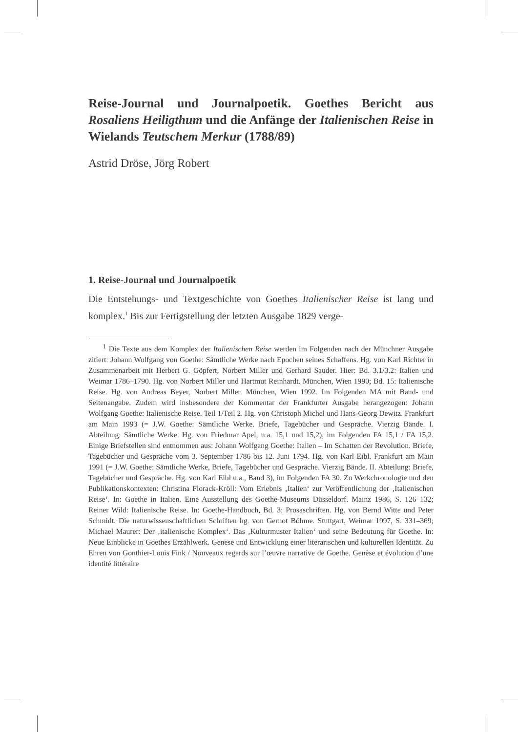Reise-Journal und Journalpoetik. Goethes Bericht aus Rosaliens Heiligthum und die Anfänge der Italienischen Reise in Wielands Teutschem Merkur (1788/89)
Astrid Dröse, Jörg Robert
1. Reise-Journal und Journalpoetik
Die Entstehungs- und Textgeschichte von Goethes Italienischer Reise ist lang und komplex.<sup>1</sup> Bis zur Fertigstellung der letzten Ausgabe 1829 verge-
<sup>1</sup> Die Texte aus dem Komplex der Italienischen Reise werden im Folgenden nach der Münchner Ausgabe zitiert: Johann Wolfgang von Goethe: Sämtliche Werke nach Epochen seines Schaffens. Hg. von Karl Richter in Zusammenarbeit mit Herbert G. Göpfert, Norbert Miller und Gerhard Sauder. Hier: Bd. 3.1/3.2: Italien und Weimar 1786–1790. Hg. von Norbert Miller und Hartmut Reinhardt. München, Wien 1990; Bd. 15: Italienische Reise. Hg. von Andreas Beyer, Norbert Miller. München, Wien 1992. Im Folgenden MA mit Band- und Seitenangabe. Zudem wird insbesondere der Kommentar der Frankfurter Ausgabe herangezogen: Johann Wolfgang Goethe: Italienische Reise. Teil 1/Teil 2. Hg. von Christoph Michel und Hans-Georg Dewitz. Frankfurt am Main 1993 (= J.W. Goethe: Sämtliche Werke. Briefe, Tagebücher und Gespräche. Vierzig Bände. I. Abteilung: Sämtliche Werke. Hg. von Friedmar Apel, u.a. 15,1 und 15,2), im Folgenden FA 15,1 / FA 15,2. Einige Briefstellen sind entnommen aus: Johann Wolfgang Goethe: Italien – Im Schatten der Revolution. Briefe, Tagebücher und Gespräche vom 3. September 1786 bis 12. Juni 1794. Hg. von Karl Eibl. Frankfurt am Main 1991 (= J.W. Goethe: Sämtliche Werke, Briefe, Tagebücher und Gespräche. Vierzig Bände. II. Abteilung: Briefe, Tagebücher und Gespräche. Hg. von Karl Eibl u.a., Band 3), im Folgenden FA 30. Zu Werkchronologie und den Publikationskontexten: Christina Florack-Kröll: Vom Erlebnis ‚Italien‘ zur Veröffentlichung der ‚Italienischen Reise‘. In: Goethe in Italien. Eine Ausstellung des Goethe-Museums Düsseldorf. Mainz 1986, S. 126–132; Reiner Wild: Italienische Reise. In: Goethe-Handbuch, Bd. 3: Prosaschriften. Hg. von Bernd Witte und Peter Schmidt. Die naturwissenschaftlichen Schriften hg. von Gernot Böhme. Stuttgart, Weimar 1997, S. 331–369; Michael Maurer: Der ‚italienische Komplex‘. Das ‚Kulturmuster Italien‘ und seine Bedeutung für Goethe. In: Neue Einblicke in Goethes Erzählwerk. Genese und Entwicklung einer literarischen und kulturellen Identität. Zu Ehren von Gonthier-Louis Fink / Nouveaux regards sur l’œuvre narrative de Goethe. Genèse et évolution d’une identité littéraire